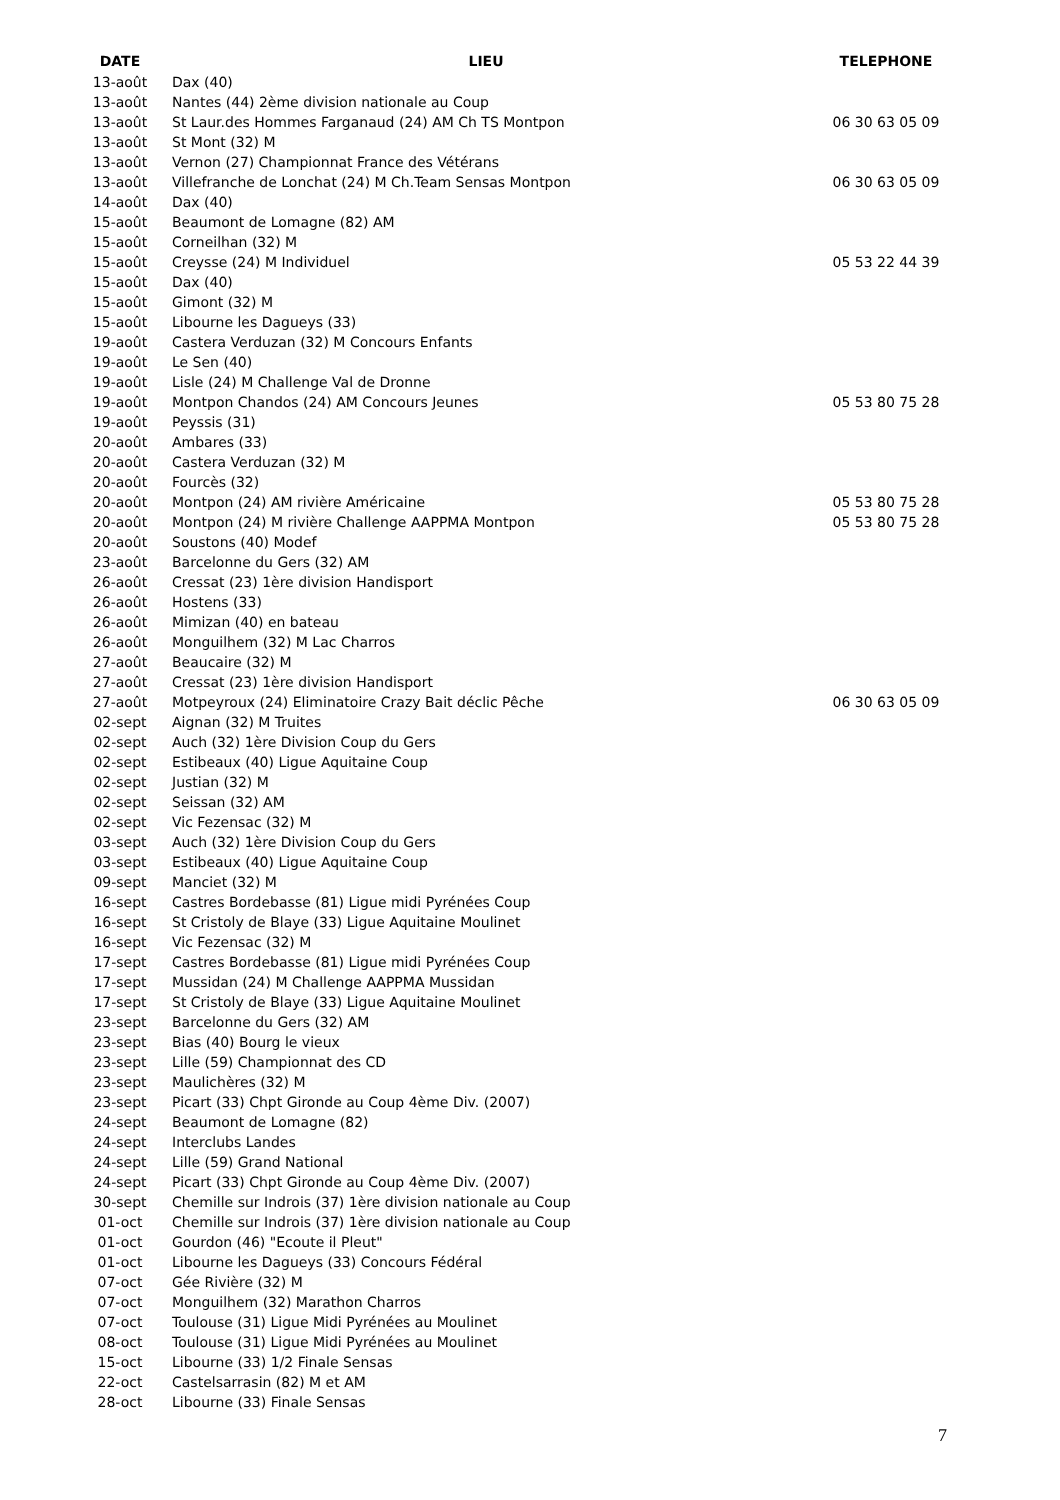| DATE | LIEU | TELEPHONE |
| --- | --- | --- |
| 13-août | Dax (40) | |
| 13-août | Nantes (44) 2ème division nationale au Coup | |
| 13-août | St Laur.des Hommes Farganaud (24) AM Ch TS Montpon | 06 30 63 05 09 |
| 13-août | St Mont (32) M | |
| 13-août | Vernon (27) Championnat France des Vétérans | |
| 13-août | Villefranche de Lonchat (24) M Ch.Team Sensas Montpon | 06 30 63 05 09 |
| 14-août | Dax (40) | |
| 15-août | Beaumont de Lomagne (82) AM | |
| 15-août | Corneilhan (32) M | |
| 15-août | Creysse (24) M Individuel | 05 53 22 44 39 |
| 15-août | Dax (40) | |
| 15-août | Gimont (32) M | |
| 15-août | Libourne les Dagueys (33) | |
| 19-août | Castera Verduzan (32) M Concours Enfants | |
| 19-août | Le Sen (40) | |
| 19-août | Lisle (24) M Challenge Val de Dronne | |
| 19-août | Montpon Chandos (24) AM Concours Jeunes | 05 53 80 75 28 |
| 19-août | Peyssis (31) | |
| 20-août | Ambares (33) | |
| 20-août | Castera Verduzan (32) M | |
| 20-août | Fourcès (32) | |
| 20-août | Montpon (24) AM rivière Américaine | 05 53 80 75 28 |
| 20-août | Montpon (24) M rivière Challenge AAPPMA Montpon | 05 53 80 75 28 |
| 20-août | Soustons (40) Modef | |
| 23-août | Barcelonne du Gers (32) AM | |
| 26-août | Cressat (23) 1ère division Handisport | |
| 26-août | Hostens (33) | |
| 26-août | Mimizan (40) en bateau | |
| 26-août | Monguilhem (32) M Lac Charros | |
| 27-août | Beaucaire (32) M | |
| 27-août | Cressat (23) 1ère division Handisport | |
| 27-août | Motpeyroux (24) Eliminatoire Crazy Bait déclic Pêche | 06 30 63 05 09 |
| 02-sept | Aignan (32) M Truites | |
| 02-sept | Auch (32) 1ère Division Coup du Gers | |
| 02-sept | Estibeaux (40) Ligue Aquitaine Coup | |
| 02-sept | Justian (32) M | |
| 02-sept | Seissan (32) AM | |
| 02-sept | Vic Fezensac (32) M | |
| 03-sept | Auch (32) 1ère Division Coup du Gers | |
| 03-sept | Estibeaux (40) Ligue Aquitaine Coup | |
| 09-sept | Manciet (32) M | |
| 16-sept | Castres Bordebasse (81) Ligue midi Pyrénées Coup | |
| 16-sept | St Cristoly de Blaye (33) Ligue Aquitaine Moulinet | |
| 16-sept | Vic Fezensac (32) M | |
| 17-sept | Castres Bordebasse (81) Ligue midi Pyrénées Coup | |
| 17-sept | Mussidan (24) M Challenge AAPPMA Mussidan | |
| 17-sept | St Cristoly de Blaye (33) Ligue Aquitaine Moulinet | |
| 23-sept | Barcelonne du Gers (32) AM | |
| 23-sept | Bias (40) Bourg le vieux | |
| 23-sept | Lille (59) Championnat des CD | |
| 23-sept | Maulichères (32) M | |
| 23-sept | Picart (33) Chpt Gironde au Coup 4ème Div. (2007) | |
| 24-sept | Beaumont de Lomagne (82) | |
| 24-sept | Interclubs Landes | |
| 24-sept | Lille (59) Grand National | |
| 24-sept | Picart (33) Chpt Gironde au Coup 4ème Div. (2007) | |
| 30-sept | Chemille sur Indrois (37) 1ère division nationale au Coup | |
| 01-oct | Chemille sur Indrois (37) 1ère division nationale au Coup | |
| 01-oct | Gourdon (46) "Ecoute il Pleut" | |
| 01-oct | Libourne les Dagueys (33) Concours Fédéral | |
| 07-oct | Gée Rivière (32) M | |
| 07-oct | Monguilhem (32) Marathon Charros | |
| 07-oct | Toulouse (31) Ligue Midi Pyrénées au Moulinet | |
| 08-oct | Toulouse (31) Ligue Midi Pyrénées au Moulinet | |
| 15-oct | Libourne (33) 1/2 Finale Sensas | |
| 22-oct | Castelsarrasin (82) M et AM | |
| 28-oct | Libourne (33) Finale Sensas | |
7